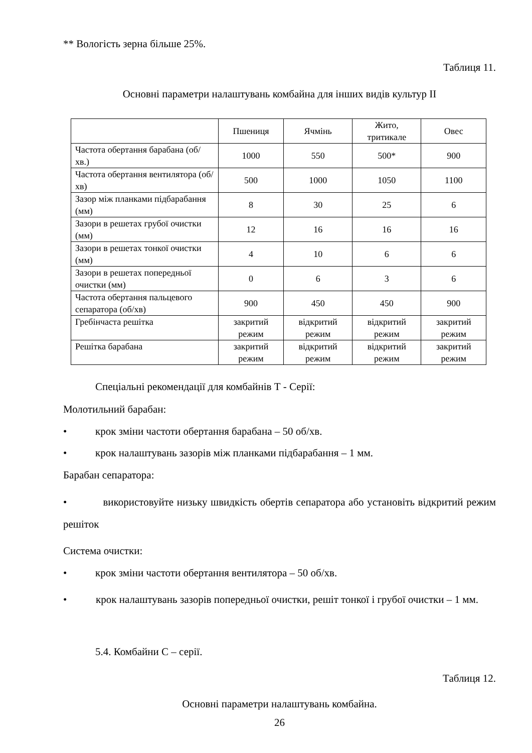** Вологість зерна більше 25%.
Таблиця 11.
Основні параметри налаштувань комбайна для інших видів культур II
| | Пшениця | Ячмінь | Жито, тритикале | Овес |
| Частота обертання барабана (об/хв.) | 1000 | 550 | 500* | 900 |
| Частота обертання вентилятора (об/хв) | 500 | 1000 | 1050 | 1100 |
| Зазор між планками підбарабання (мм) | 8 | 30 | 25 | 6 |
| Зазори в решетах грубої очистки (мм) | 12 | 16 | 16 | 16 |
| Зазори в решетах тонкої очистки (мм) | 4 | 10 | 6 | 6 |
| Зазори в решетах попередньої очистки (мм) | 0 | 6 | 3 | 6 |
| Частота обертання пальцевого сепаратора (об/хв) | 900 | 450 | 450 | 900 |
| Гребінчаста решітка | закритий режим | відкритий режим | відкритий режим | закритий режим |
| Решітка барабана | закритий режим | відкритий режим | відкритий режим | закритий режим |
Спеціальні рекомендації для комбайнів Т - Серії:
Молотильний барабан:
• крок зміни частоти обертання барабана – 50 об/хв.
• крок налаштувань зазорів між планками підбарабання – 1 мм.
Барабан сепаратора:
• використовуйте низьку швидкість обертів сепаратора або установіть відкритий режим решіток
Система очистки:
• крок зміни частоти обертання вентилятора – 50 об/хв.
• крок налаштувань зазорів попередньої очистки, решіт тонкої і грубої очистки – 1 мм.
5.4. Комбайни С – серії.
Таблиця 12.
Основні параметри налаштувань комбайна.
26